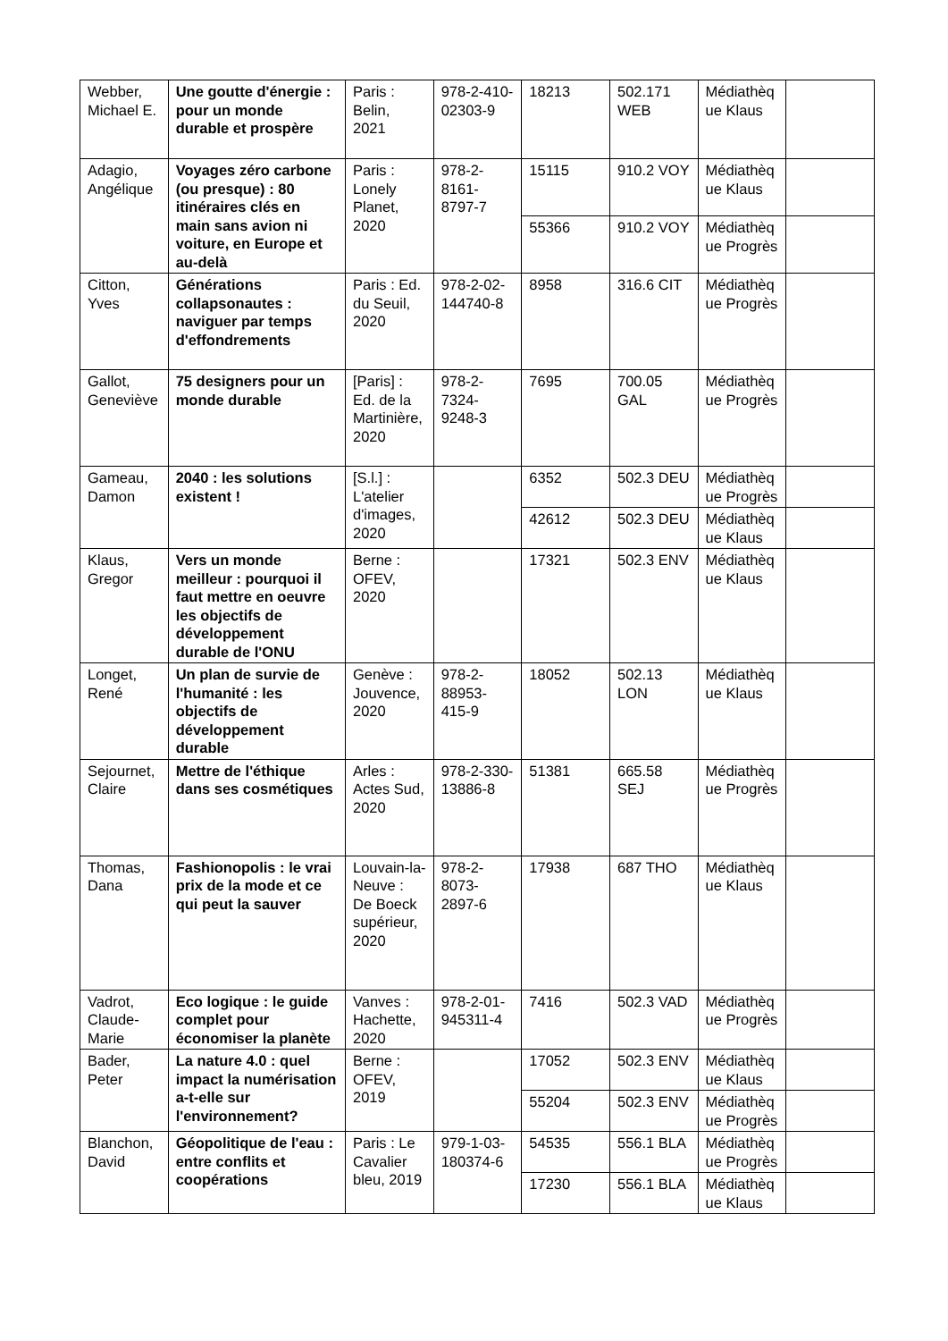| Webber, Michael E. | Une goutte d'énergie : pour un monde durable et prospère | Paris : Belin, 2021 | 978-2-410-02303-9 | 18213 | 502.171 WEB | Médiathèque Klaus | |
| Adagio, Angélique | Voyages zéro carbone (ou presque) : 80 itinéraires clés en main sans avion ni voiture, en Europe et au-delà | Paris : Lonely Planet, 2020 | 978-2-8161-8797-7 | 15115 | 910.2 VOY | Médiathèque Klaus | |
| | | | | 55366 | 910.2 VOY | Médiathèque Progrès | |
| Citton, Yves | Générations collapsonautes : naviguer par temps d'effondrements | Paris : Ed. du Seuil, 2020 | 978-2-02-144740-8 | 8958 | 316.6 CIT | Médiathèque Progrès | |
| Gallot, Geneviève | 75 designers pour un monde durable | [Paris] : Ed. de la Martinière, 2020 | 978-2-7324-9248-3 | 7695 | 700.05 GAL | Médiathèque Progrès | |
| Gameau, Damon | 2040 : les solutions existent ! | [S.l.] : L'atelier d'images, 2020 | | 6352 | 502.3 DEU | Médiathèque Progrès | |
| | | | | 42612 | 502.3 DEU | Médiathèque Klaus | |
| Klaus, Gregor | Vers un monde meilleur : pourquoi il faut mettre en oeuvre les objectifs de développement durable de l'ONU | Berne : OFEV, 2020 | | 17321 | 502.3 ENV | Médiathèque Klaus | |
| Longet, René | Un plan de survie de l'humanité : les objectifs de développement durable | Genève : Jouvence, 2020 | 978-2-88953-415-9 | 18052 | 502.13 LON | Médiathèque Klaus | |
| Sejournet, Claire | Mettre de l'éthique dans ses cosmétiques | Arles : Actes Sud, 2020 | 978-2-330-13886-8 | 51381 | 665.58 SEJ | Médiathèque Progrès | |
| Thomas, Dana | Fashionopolis : le vrai prix de la mode et ce qui peut la sauver | Louvain-la-Neuve : De Boeck supérieur, 2020 | 978-2-8073-2897-6 | 17938 | 687 THO | Médiathèque Klaus | |
| Vadrot, Claude-Marie | Eco logique : le guide complet pour économiser la planète | Vanves : Hachette, 2020 | 978-2-01-945311-4 | 7416 | 502.3 VAD | Médiathèque Progrès | |
| Bader, Peter | La nature 4.0 : quel impact la numérisation a-t-elle sur l'environnement? | Berne : OFEV, 2019 | | 17052 | 502.3 ENV | Médiathèque Klaus | |
| | | | | 55204 | 502.3 ENV | Médiathèque Progrès | |
| Blanchon, David | Géopolitique de l'eau : entre conflits et coopérations | Paris : Le Cavalier bleu, 2019 | 979-1-03-180374-6 | 54535 | 556.1 BLA | Médiathèque Progrès | |
| | | | | 17230 | 556.1 BLA | Médiathèque Klaus | |